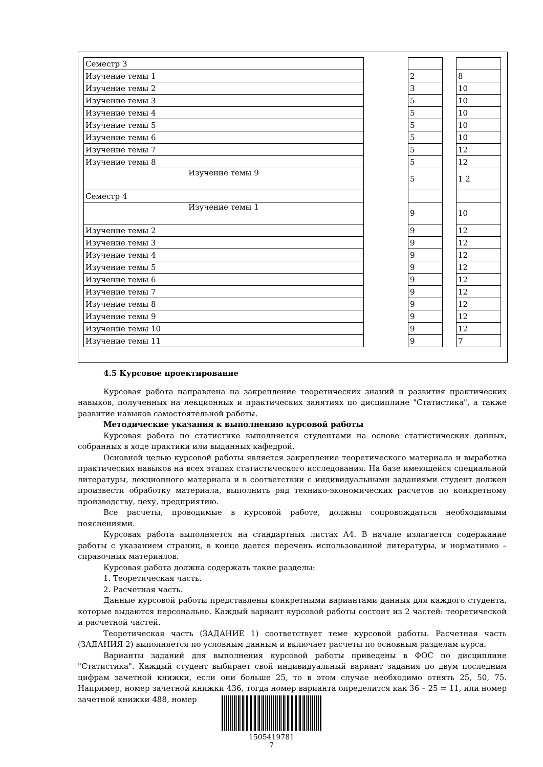| Семестр 3 | | | | |
| Изучение темы 1 | | 2 | | 8 |
| Изучение темы 2 | | 3 | | 10 |
| Изучение темы 3 | | 5 | | 10 |
| Изучение темы 4 | | 5 | | 10 |
| Изучение темы 5 | | 5 | | 10 |
| Изучение темы 6 | | 5 | | 10 |
| Изучение темы 7 | | 5 | | 12 |
| Изучение темы 8 | | 5 | | 12 |
| Изучение темы 9 | | 5 | | 1 2 |
| Семестр 4 | | | | |
| Изучение темы 1 | | 9 | | 10 |
| Изучение темы 2 | | 9 | | 12 |
| Изучение темы 3 | | 9 | | 12 |
| Изучение темы 4 | | 9 | | 12 |
| Изучение темы 5 | | 9 | | 12 |
| Изучение темы 6 | | 9 | | 12 |
| Изучение темы 7 | | 9 | | 12 |
| Изучение темы 8 | | 9 | | 12 |
| Изучение темы 9 | | 9 | | 12 |
| Изучение темы 10 | | 9 | | 12 |
| Изучение темы 11 | | 9 | | 7 |
4.5 Курсовое проектирование
Курсовая работа направлена на закрепление теоретических знаний и развития практических навыков, полученных на лекционных и практических занятиях по дисциплине "Статистика", а также развитие навыков самостоятельной работы.
Методические указания к выполнению курсовой работы
Курсовая работа по статистике выполняется студентами на основе статистических данных, собранных в ходе практики или выданных кафедрой.
Основной целью курсовой работы является закрепление теоретического материала и выработка практических навыков на всех этапах статистического исследования. На базе имеющейся специальной литературы, лекционного материала и в соответствии с индивидуальными заданиями студент должен произвести обработку материала, выполнить ряд технико-экономических расчетов по конкретному производству, цеху, предприятию.
Все расчеты, проводимые в курсовой работе, должны сопровождаться необходимыми пояснениями.
Курсовая работа выполняется на стандартных листах А4. В начале излагается содержание работы с указанием страниц, в конце дается перечень использованной литературы, и нормативно – справочных материалов.
Курсовая работа должна содержать такие разделы:
1. Теоретическая часть.
2. Расчетная часть.
Данные курсовой работы представлены конкретными вариантами данных для каждого студента, которые выдаются персонально. Каждый вариант курсовой работы состоит из 2 частей: теоретической и расчетной частей.
Теоретическая часть (ЗАДАНИЕ 1) соответствует теме курсовой работы. Расчетная часть (ЗАДАНИЯ 2) выполняется по условным данным и включает расчеты по основным разделам курса.
Варианты заданий для выполнения курсовой работы приведены в ФОС по дисциплине "Статистика". Каждый студент выбирает свой индивидуальный вариант задания по двум последним цифрам зачетной книжки, если они больше 25, то в этом случае необходимо отнять 25, 50, 75. Например, номер зачетной книжки 436, тогда номер варианта определится как 36 – 25 = 11, или номер зачетной книжки 488, номер
1505419781
7